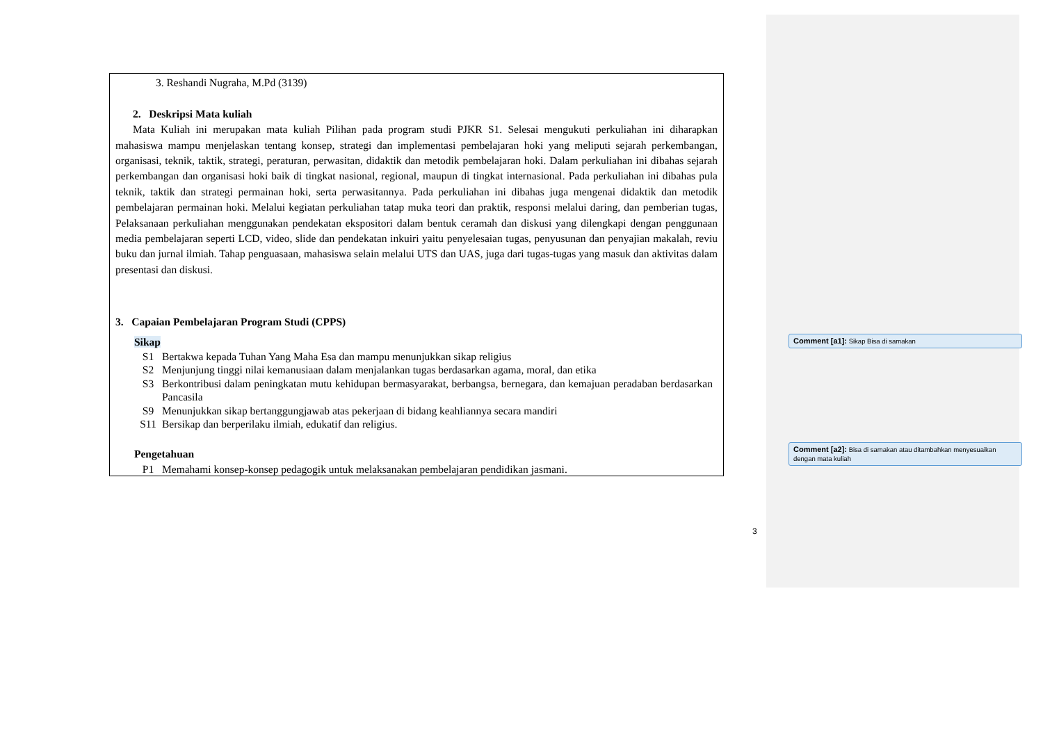3. Reshandi Nugraha, M.Pd (3139)
2. Deskripsi Mata kuliah
Mata Kuliah ini merupakan mata kuliah Pilihan pada program studi PJKR S1. Selesai mengukuti perkuliahan ini diharapkan mahasiswa mampu menjelaskan tentang konsep, strategi dan implementasi pembelajaran hoki yang meliputi sejarah perkembangan, organisasi, teknik, taktik, strategi, peraturan, perwasitan, didaktik dan metodik pembelajaran hoki. Dalam perkuliahan ini dibahas sejarah perkembangan dan organisasi hoki baik di tingkat nasional, regional, maupun di tingkat internasional. Pada perkuliahan ini dibahas pula teknik, taktik dan strategi permainan hoki, serta perwasitannya. Pada perkuliahan ini dibahas juga mengenai didaktik dan metodik pembelajaran permainan hoki. Melalui kegiatan perkuliahan tatap muka teori dan praktik, responsi melalui daring, dan pemberian tugas, Pelaksanaan perkuliahan menggunakan pendekatan ekspositori dalam bentuk ceramah dan diskusi yang dilengkapi dengan penggunaan media pembelajaran seperti LCD, video, slide dan pendekatan inkuiri yaitu penyelesaian tugas, penyusunan dan penyajian makalah, reviu buku dan jurnal ilmiah. Tahap penguasaan, mahasiswa selain melalui UTS dan UAS, juga dari tugas-tugas yang masuk dan aktivitas dalam presentasi dan diskusi.
3. Capaian Pembelajaran Program Studi (CPPS)
Sikap
| S1 | Bertakwa kepada Tuhan Yang Maha Esa dan mampu menunjukkan sikap religius |
| S2 | Menjunjung tinggi nilai kemanusiaan dalam menjalankan tugas berdasarkan agama, moral, dan etika |
| S3 | Berkontribusi dalam peningkatan mutu kehidupan bermasyarakat, berbangsa, bernegara, dan kemajuan peradaban berdasarkan Pancasila |
| S9 | Menunjukkan sikap bertanggungjawab atas pekerjaan di bidang keahliannya secara mandiri |
| S11 | Bersikap dan berperilaku ilmiah, edukatif dan religius. |
Pengetahuan
| P1 | Memahami konsep-konsep pedagogik untuk melaksanakan pembelajaran pendidikan jasmani. |
Comment [a1]: Sikap Bisa di samakan
Comment [a2]: Bisa di samakan atau ditambahkan menyesuaikan dengan mata kuliah
3